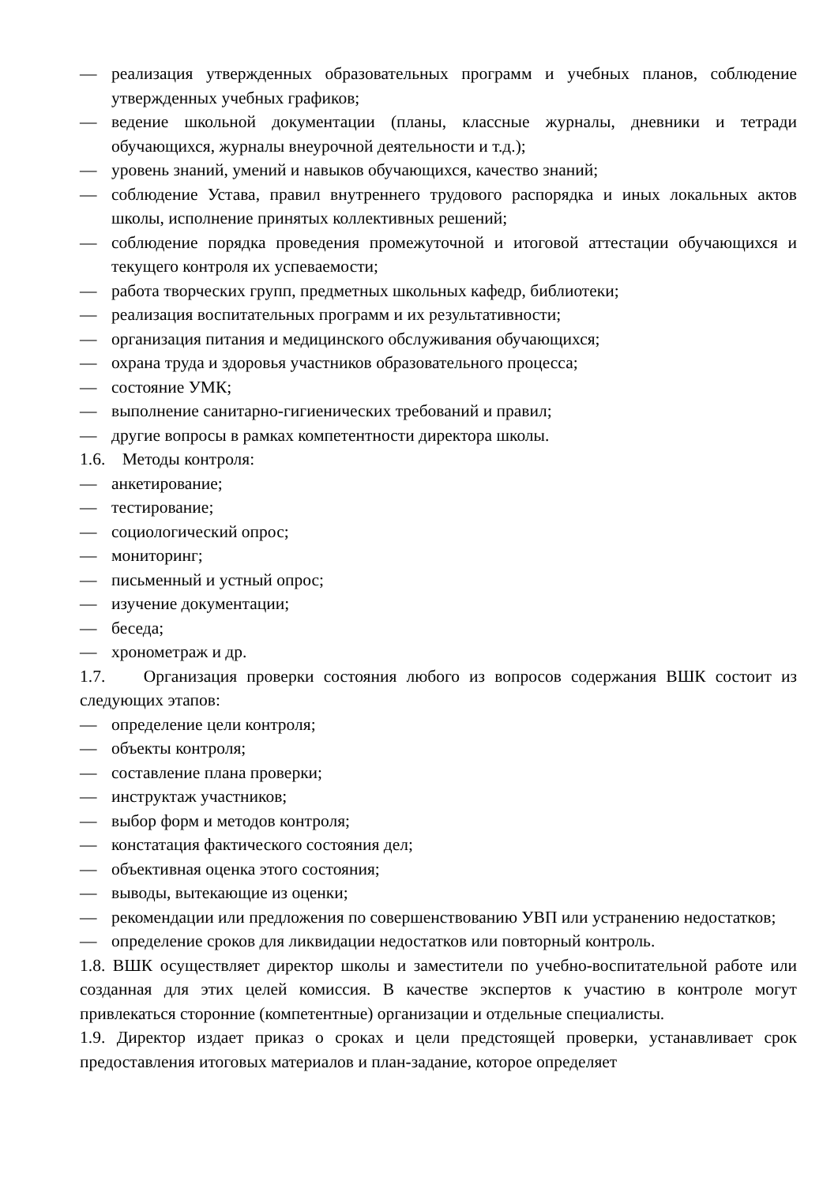— реализация утвержденных образовательных программ и учебных планов, соблюдение утвержденных учебных графиков;
— ведение школьной документации (планы, классные журналы, дневники и тетради обучающихся, журналы внеурочной деятельности и т.д.);
— уровень знаний, умений и навыков обучающихся, качество знаний;
— соблюдение Устава, правил внутреннего трудового распорядка и иных локальных актов школы, исполнение принятых коллективных решений;
— соблюдение порядка проведения промежуточной и итоговой аттестации обучающихся и текущего контроля их успеваемости;
— работа творческих групп, предметных школьных кафедр, библиотеки;
— реализация воспитательных программ и их результативности;
— организация питания и медицинского обслуживания обучающихся;
— охрана труда и здоровья участников образовательного процесса;
— состояние УМК;
— выполнение санитарно-гигиенических требований и правил;
— другие вопросы в рамках компетентности директора школы.
1.6. Методы контроля:
— анкетирование;
— тестирование;
— социологический опрос;
— мониторинг;
— письменный и устный опрос;
— изучение документации;
— беседа;
— хронометраж и др.
1.7. Организация проверки состояния любого из вопросов содержания ВШК состоит из следующих этапов:
— определение цели контроля;
— объекты контроля;
— составление плана проверки;
— инструктаж участников;
— выбор форм и методов контроля;
— констатация фактического состояния дел;
— объективная оценка этого состояния;
— выводы, вытекающие из оценки;
— рекомендации или предложения по совершенствованию УВП или устранению недостатков;
— определение сроков для ликвидации недостатков или повторный контроль.
1.8. ВШК осуществляет директор школы и заместители по учебно-воспитательной работе или созданная для этих целей комиссия. В качестве экспертов к участию в контроле могут привлекаться сторонние (компетентные) организации и отдельные специалисты.
1.9. Директор издает приказ о сроках и цели предстоящей проверки, устанавливает срок предоставления итоговых материалов и план-задание, которое определяет